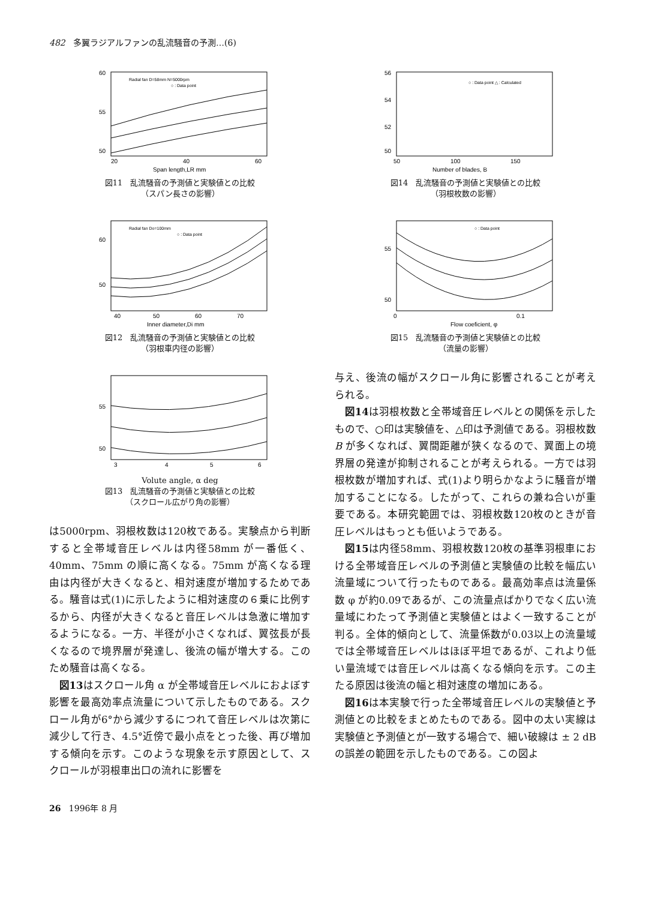482 多翼ラジアルファンの乱流騒音の予測…(6)
60
55
50
20
40
60
Span length,LR mm
Radial fan D=58mm N=5000rpm
○ : Data point
図11　乱流騒音の予測値と実験値との比較
（スパン長さの影響）
60
50
40
50
60
70
Inner diameter,Di mm
Radial fan Do=100mm
○ : Data point
図12　乱流騒音の予測値と実験値との比較
（羽根車内径の影響）
55
50
3
4
5
6
Volute angle, α deg
図13　乱流騒音の予測値と実験値との比較
（スクロール広がり角の影響）
は5000rpm、羽根枚数は120枚である。実験点から判断すると全帯域音圧レベルは内径58mm が一番低く、40mm、75mm の順に高くなる。75mm が高くなる理由は内径が大きくなると、相対速度が増加するためである。騒音は式(1)に示したように相対速度の６乗に比例するから、内径が大きくなると音圧レベルは急激に増加するようになる。一方、半径が小さくなれば、翼弦長が長くなるので境界層が発達し、後流の幅が増大する。このため騒音は高くなる。
図13はスクロール角 α が全帯域音圧レベルにおよぼす影響を最高効率点流量について示したものである。スクロール角が6°から減少するにつれて音圧レベルは次第に減少して行き、4.5°近傍で最小点をとった後、再び増加する傾向を示す。このような現象を示す原因として、スクロールが羽根車出口の流れに影響を
56
54
52
50
50
100
150
Number of blades, B
○ : Data point △ : Calculated
図14　乱流騒音の予測値と実験値との比較
（羽根枚数の影響）
55
50
0
0.1
Flow coeficient, φ
○ : Data point
図15　乱流騒音の予測値と実験値との比較
（流量の影響）
与え、後流の幅がスクロール角に影響されることが考えられる。
図14は羽根枚数と全帯域音圧レベルとの関係を示したもので、○印は実験値を、△印は予測値である。羽根枚数 B が多くなれば、翼間距離が狭くなるので、翼面上の境界層の発達が抑制されることが考えられる。一方では羽根枚数が増加すれば、式(1)より明らかなように騒音が増加することになる。したがって、これらの兼ね合いが重要である。本研究範囲では、羽根枚数120枚のときが音圧レベルはもっとも低いようである。
図15は内径58mm、羽根枚数120枚の基準羽根車における全帯域音圧レベルの予測値と実験値の比較を幅広い流量域について行ったものである。最高効率点は流量係数 φ が約0.09であるが、この流量点ばかりでなく広い流量域にわたって予測値と実験値とはよく一致することが判る。全体的傾向として、流量係数が0.03以上の流量域では全帯域音圧レベルはほぼ平坦であるが、これより低い量流域では音圧レベルは高くなる傾向を示す。この主たる原因は後流の幅と相対速度の増加にある。
図16は本実験で行った全帯域音圧レベルの実験値と予測値との比較をまとめたものである。図中の太い実線は実験値と予測値とが一致する場合で、細い破線は ± 2 dB の誤差の範囲を示したものである。この図よ
26 1996年 8 月